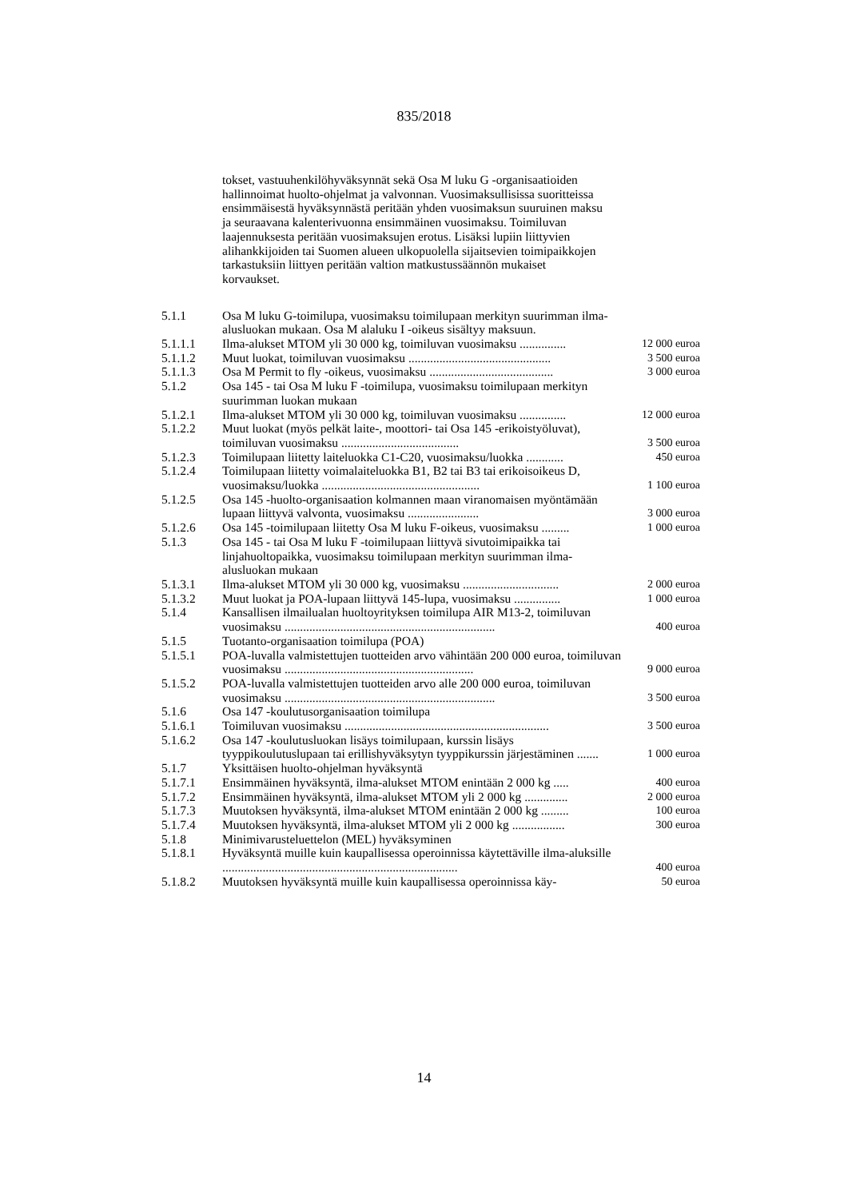835/2018
tokset, vastuuhenkilöhyväksynnät sekä Osa M luku G -organisaatioiden hallinnoimat huolto-ohjelmat ja valvonnan. Vuosimaksullisissa suoritteissa ensimmäisestä hyväksynnästä peritään yhden vuosimaksun suuruinen maksu ja seuraavana kalenterivuonna ensimmäinen vuosimaksu. Toimiluvan laajennuksesta peritään vuosimaksujen erotus. Lisäksi lupiin liittyvien alihankkijoiden tai Suomen alueen ulkopuolella sijaitsevien toimipaikkojen tarkastuksiin liittyen peritään valtion matkustussäännön mukaiset korvaukset.
| 5.1.1 | Osa M luku G-toimilupa, vuosimaksu toimilupaan merkityn suurimman ilma-alusluokan mukaan. Osa M alaluku I -oikeus sisältyy maksuun. | |
| 5.1.1.1 | Ilma-alukset MTOM yli 30 000 kg, toimiluvan vuosimaksu ............... | 12 000 euroa |
| 5.1.1.2 | Muut luokat, toimiluvan vuosimaksu .............................................. | 3 500 euroa |
| 5.1.1.3 | Osa M Permit to fly -oikeus, vuosimaksu ........................................ | 3 000 euroa |
| 5.1.2 | Osa 145 - tai Osa M luku F -toimilupa, vuosimaksu toimilupaan merkityn suurimman luokan mukaan | |
| 5.1.2.1 | Ilma-alukset MTOM yli 30 000 kg, toimiluvan vuosimaksu ............... | 12 000 euroa |
| 5.1.2.2 | Muut luokat (myös pelkät laite-, moottori- tai Osa 145 -erikoistyöluvat), toimiluvan vuosimaksu ...................................... | 3 500 euroa |
| 5.1.2.3 | Toimilupaan liitetty laiteluokka C1-C20, vuosimaksu/luokka ............ | 450 euroa |
| 5.1.2.4 | Toimilupaan liitetty voimalaiteluokka B1, B2 tai B3 tai erikoisoikeus D, vuosimaksu/luokka ................................................... | 1 100 euroa |
| 5.1.2.5 | Osa 145 -huolto-organisaation kolmannen maan viranomaisen myöntämään lupaan liittyvä valvonta, vuosimaksu ....................... | 3 000 euroa |
| 5.1.2.6 | Osa 145 -toimilupaan liitetty Osa M luku F-oikeus, vuosimaksu ......... | 1 000 euroa |
| 5.1.3 | Osa 145 - tai Osa M luku F -toimilupaan liittyvä sivutoimipaikka tai linjahuoltopaikka, vuosimaksu toimilupaan merkityn suurimman ilma-alusluokan mukaan | |
| 5.1.3.1 | Ilma-alukset MTOM yli 30 000 kg, vuosimaksu ............................... | 2 000 euroa |
| 5.1.3.2 | Muut luokat ja POA-lupaan liittyvä 145-lupa, vuosimaksu ............... | 1 000 euroa |
| 5.1.4 | Kansallisen ilmailualan huoltoyrityksen toimilupa AIR M13-2, toimiluvan vuosimaksu .................................................................... | 400 euroa |
| 5.1.5 | Tuotanto-organisaation toimilupa (POA) | |
| 5.1.5.1 | POA-luvalla valmistettujen tuotteiden arvo vähintään 200 000 euroa, toimiluvan vuosimaksu ............................................................. | 9 000 euroa |
| 5.1.5.2 | POA-luvalla valmistettujen tuotteiden arvo alle 200 000 euroa, toimiluvan vuosimaksu .................................................................... | 3 500 euroa |
| 5.1.6 | Osa 147 -koulutusorganisaation toimilupa | |
| 5.1.6.1 | Toimiluvan vuosimaksu .................................................................. | 3 500 euroa |
| 5.1.6.2 | Osa 147 -koulutusluokan lisäys toimilupaan, kurssin lisäys tyyppikoulutuslupaan tai erillishyväksytyn tyyppikurssin järjestäminen ....... | 1 000 euroa |
| 5.1.7 | Yksittäisen huolto-ohjelman hyväksyntä | |
| 5.1.7.1 | Ensimmäinen hyväksyntä, ilma-alukset MTOM enintään 2 000 kg ..... | 400 euroa |
| 5.1.7.2 | Ensimmäinen hyväksyntä, ilma-alukset MTOM yli 2 000 kg .............. | 2 000 euroa |
| 5.1.7.3 | Muutoksen hyväksyntä, ilma-alukset MTOM enintään 2 000 kg ......... | 100 euroa |
| 5.1.7.4 | Muutoksen hyväksyntä, ilma-alukset MTOM yli 2 000 kg ................. | 300 euroa |
| 5.1.8 | Minimivarusteluettelon (MEL) hyväksyminen | |
| 5.1.8.1 | Hyväksyntä muille kuin kaupallisessa operoinnissa käytettäville ilma-aluksille ............................................................................ | 400 euroa |
| 5.1.8.2 | Muutoksen hyväksyntä muille kuin kaupallisessa operoinnissa käy- | 50 euroa |
14